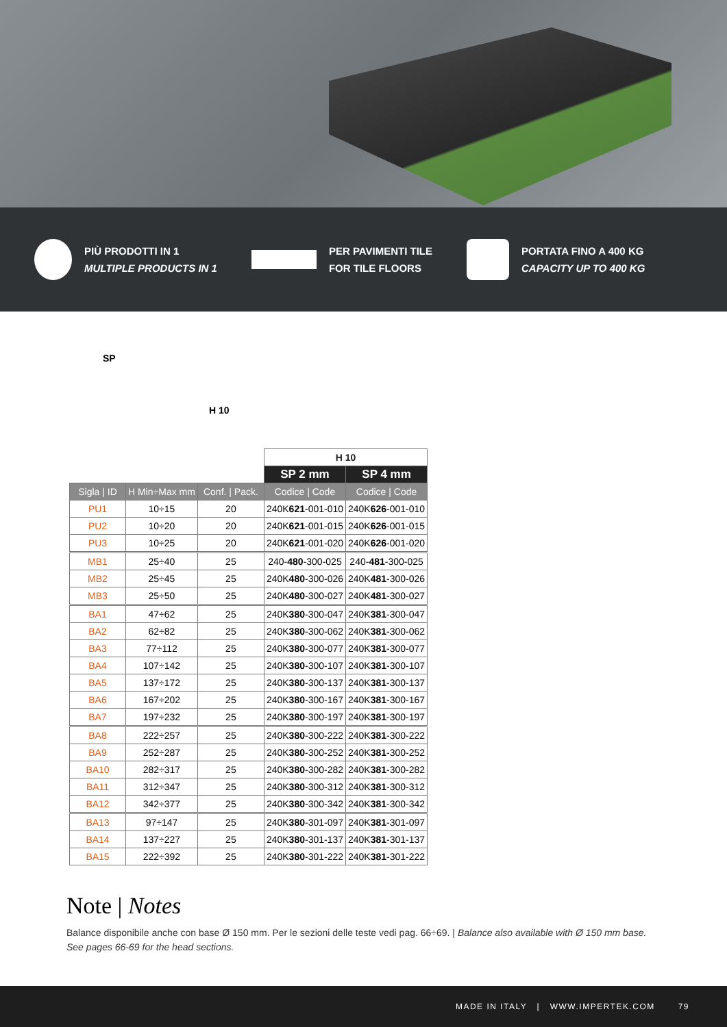PIÙ PRODOTTI IN 1
MULTIPLE PRODUCTS IN 1
PER PAVIMENTI TILE
FOR TILE FLOORS
PORTATA FINO A 400 KG
CAPACITY UP TO 400 KG
SP
H 10
| | | | H 10 | |
| | | | SP 2 mm | SP 4 mm |
| Sigla / ID | H Min÷Max mm | Conf. / Pack. | Codice / Code | Codice / Code |
| PU1 | 10÷15 | 20 | 240K 621 -001-010 | 240K 626 -001-010 |
| PU2 | 10÷20 | 20 | 240K 621 -001-015 | 240K 626 -001-015 |
| PU3 | 10÷25 | 20 | 240K 621 -001-020 | 240K 626 -001-020 |
| MB1 | 25÷40 | 25 | 240- 480 -300-025 | 240- 481 -300-025 |
| MB2 | 25÷45 | 25 | 240K 480 -300-026 | 240K 481 -300-026 |
| MB3 | 25÷50 | 25 | 240K 480 -300-027 | 240K 481 -300-027 |
| BA1 | 47÷62 | 25 | 240K 380 -300-047 | 240K 381 -300-047 |
| BA2 | 62÷82 | 25 | 240K 380 -300-062 | 240K 381 -300-062 |
| BA3 | 77÷112 | 25 | 240K 380 -300-077 | 240K 381 -300-077 |
| BA4 | 107÷142 | 25 | 240K 380 -300-107 | 240K 381 -300-107 |
| BA5 | 137÷172 | 25 | 240K 380 -300-137 | 240K 381 -300-137 |
| BA6 | 167÷202 | 25 | 240K 380 -300-167 | 240K 381 -300-167 |
| BA7 | 197÷232 | 25 | 240K 380 -300-197 | 240K 381 -300-197 |
| BA8 | 222÷257 | 25 | 240K 380 -300-222 | 240K 381 -300-222 |
| BA9 | 252÷287 | 25 | 240K 380 -300-252 | 240K 381 -300-252 |
| BA10 | 282÷317 | 25 | 240K 380 -300-282 | 240K 381 -300-282 |
| BA11 | 312÷347 | 25 | 240K 380 -300-312 | 240K 381 -300-312 |
| BA12 | 342÷377 | 25 | 240K 380 -300-342 | 240K 381 -300-342 |
| BA13 | 97÷147 | 25 | 240K 380 -301-097 | 240K 381 -301-097 |
| BA14 | 137÷227 | 25 | 240K 380 -301-137 | 240K 381 -301-137 |
| BA15 | 222÷392 | 25 | 240K 380 -301-222 | 240K 381 -301-222 |
Note | Notes
Balance disponibile anche con base Ø 150 mm. Per le sezioni delle teste vedi pag. 66÷69. | Balance also available with Ø 150 mm base. See pages 66-69 for the head sections.
MADE IN ITALY | WWW.IMPERTEK.COM 79